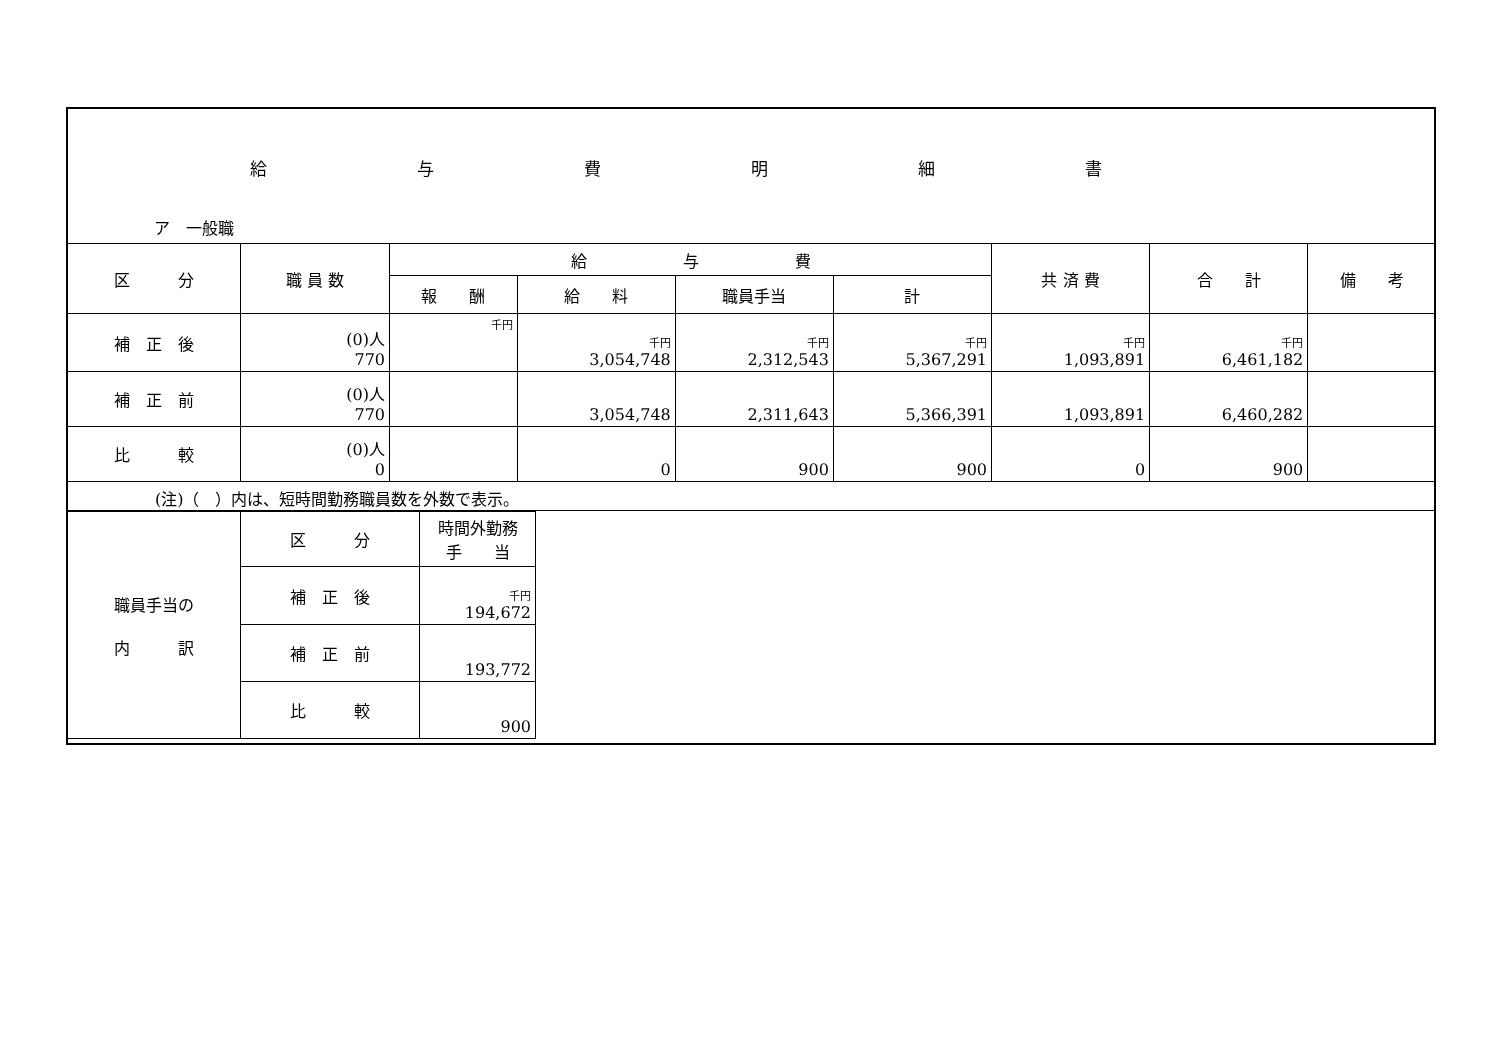給与費明細書
ア　一般職
| 区 分 | 職 員 数 | 給 与 費 | | | | 共 済 費 | 合 計 | 備 考 |
| --- | --- | --- | --- | --- | --- | --- | --- | --- |
| | | 報 酬 | 給 料 | 職員手当 | 計 | | | |
| 補 正 後 | (0)人 770 | 千円 | 千円 3,054,748 | 千円 2,312,543 | 千円 5,367,291 | 千円 1,093,891 | 千円 6,461,182 | |
| 補 正 前 | (0)人 770 | | 3,054,748 | 2,311,643 | 5,366,391 | 1,093,891 | 6,460,282 | |
| 比 較 | (0)人 0 | | 0 | 900 | 900 | 0 | 900 | |
(注)（　）内は、短時間勤務職員数を外数で表示。
| 職員手当の 内 訳 | 区 分 | 時間外勤務 手 当 |
| --- | --- | --- |
| | 補 正 後 | 千円 194,672 |
| | 補 正 前 | 193,772 |
| | 比 較 | 900 |